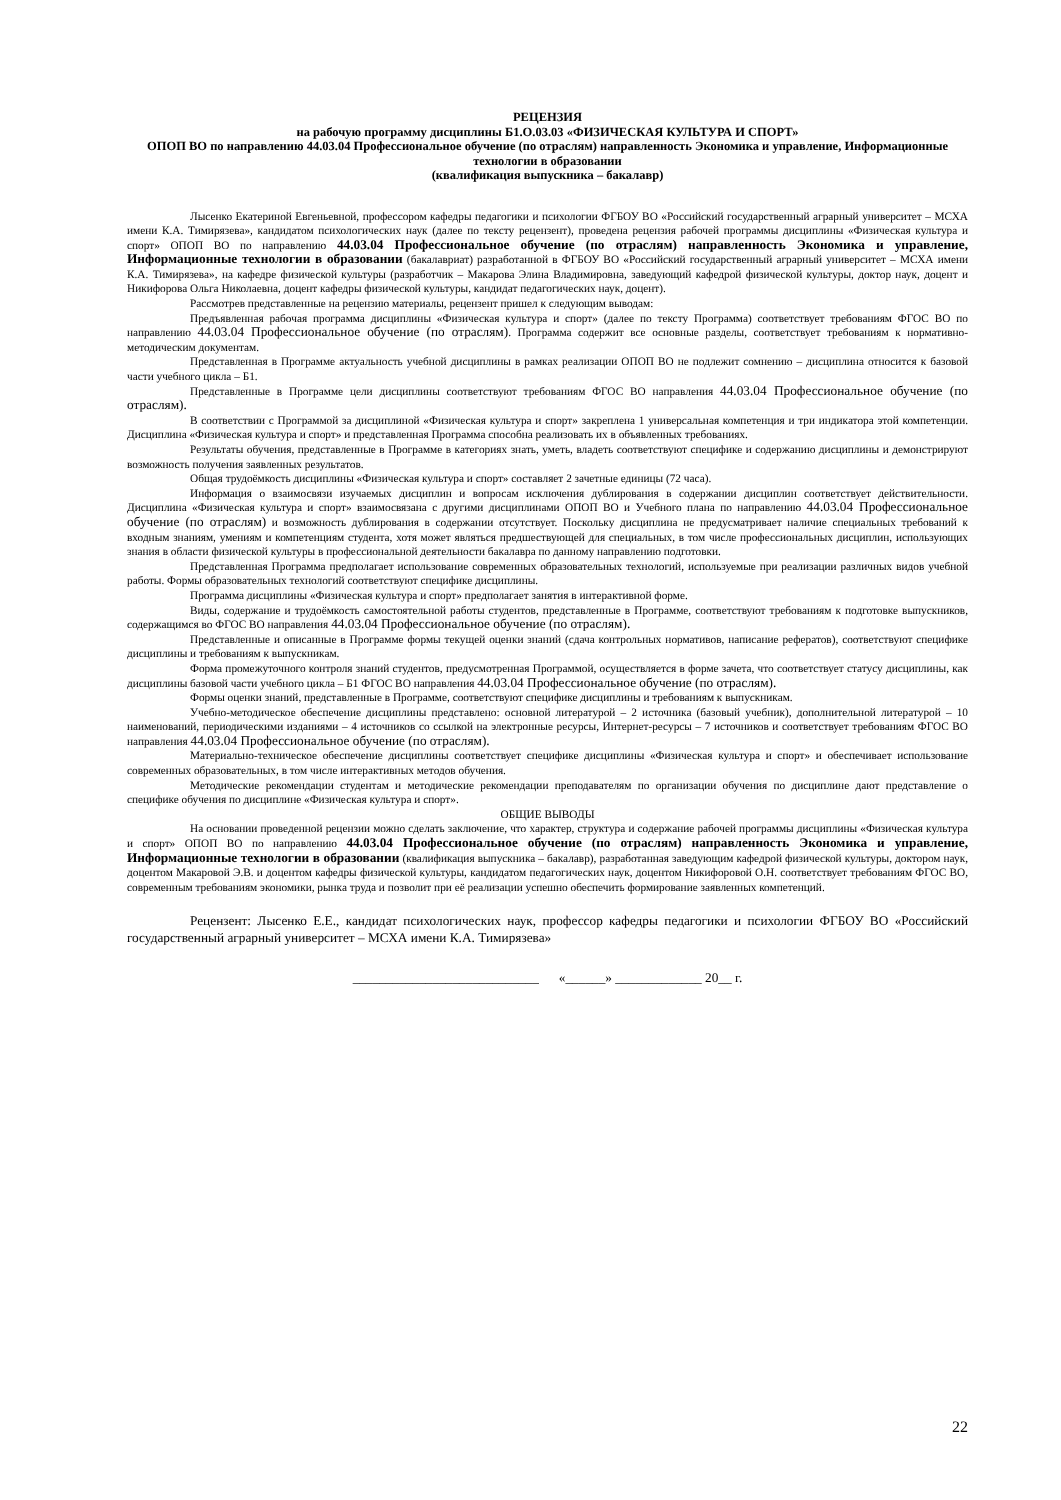РЕЦЕНЗИЯ
на рабочую программу дисциплины Б1.О.03.03 «ФИЗИЧЕСКАЯ КУЛЬТУРА И СПОРТ»
ОПОП ВО по направлению 44.03.04 Профессиональное обучение (по отраслям) направленность Экономика и управление, Информационные технологии в образовании
(квалификация выпускника – бакалавр)
Лысенко Екатериной Евгеньевной, профессором кафедры педагогики и психологии ФГБОУ ВО «Российский государственный аграрный университет – МСХА имени К.А. Тимирязева», кандидатом психологических наук (далее по тексту рецензент), проведена рецензия рабочей программы дисциплины «Физическая культура и спорт» ОПОП ВО по направлению 44.03.04 Профессиональное обучение (по отраслям) направленность Экономика и управление, Информационные технологии в образовании (бакалавриат) разработанной в ФГБОУ ВО «Российский государственный аграрный университет – МСХА имени К.А. Тимирязева», на кафедре физической культуры (разработчик – Макарова Элина Владимировна, заведующий кафедрой физической культуры, доктор наук, доцент и Никифорова Ольга Николаевна, доцент кафедры физической культуры, кандидат педагогических наук, доцент).
Рассмотрев представленные на рецензию материалы, рецензент пришел к следующим выводам:
Предъявленная рабочая программа дисциплины «Физическая культура и спорт» (далее по тексту Программа) соответствует требованиям ФГОС ВО по направлению 44.03.04 Профессиональное обучение (по отраслям). Программа содержит все основные разделы, соответствует требованиям к нормативно-методическим документам.
Представленная в Программе актуальность учебной дисциплины в рамках реализации ОПОП ВО не подлежит сомнению – дисциплина относится к базовой части учебного цикла – Б1.
Представленные в Программе цели дисциплины соответствуют требованиям ФГОС ВО направления 44.03.04 Профессиональное обучение (по отраслям).
В соответствии с Программой за дисциплиной «Физическая культура и спорт» закреплена 1 универсальная компетенция и три индикатора этой компетенции. Дисциплина «Физическая культура и спорт» и представленная Программа способна реализовать их в объявленных требованиях.
Результаты обучения, представленные в Программе в категориях знать, уметь, владеть соответствуют специфике и содержанию дисциплины и демонстрируют возможность получения заявленных результатов.
Общая трудоёмкость дисциплины «Физическая культура и спорт» составляет 2 зачетные единицы (72 часа).
Информация о взаимосвязи изучаемых дисциплин и вопросам исключения дублирования в содержании дисциплин соответствует действительности. Дисциплина «Физическая культура и спорт» взаимосвязана с другими дисциплинами ОПОП ВО и Учебного плана по направлению 44.03.04 Профессиональное обучение (по отраслям) и возможность дублирования в содержании отсутствует. Поскольку дисциплина не предусматривает наличие специальных требований к входным знаниям, умениям и компетенциям студента, хотя может являться предшествующей для специальных, в том числе профессиональных дисциплин, использующих знания в области физической культуры в профессиональной деятельности бакалавра по данному направлению подготовки.
Представленная Программа предполагает использование современных образовательных технологий, используемые при реализации различных видов учебной работы. Формы образовательных технологий соответствуют специфике дисциплины.
Программа дисциплины «Физическая культура и спорт» предполагает занятия в интерактивной форме.
Виды, содержание и трудоёмкость самостоятельной работы студентов, представленные в Программе, соответствуют требованиям к подготовке выпускников, содержащимся во ФГОС ВО направления 44.03.04 Профессиональное обучение (по отраслям).
Представленные и описанные в Программе формы текущей оценки знаний (сдача контрольных нормативов, написание рефератов), соответствуют специфике дисциплины и требованиям к выпускникам.
Форма промежуточного контроля знаний студентов, предусмотренная Программой, осуществляется в форме зачета, что соответствует статусу дисциплины, как дисциплины базовой части учебного цикла – Б1 ФГОС ВО направления 44.03.04 Профессиональное обучение (по отраслям).
Формы оценки знаний, представленные в Программе, соответствуют специфике дисциплины и требованиям к выпускникам.
Учебно-методическое обеспечение дисциплины представлено: основной литературой – 2 источника (базовый учебник), дополнительной литературой – 10 наименований, периодическими изданиями – 4 источников со ссылкой на электронные ресурсы, Интернет-ресурсы – 7 источников и соответствует требованиям ФГОС ВО направления 44.03.04 Профессиональное обучение (по отраслям).
Материально-техническое обеспечение дисциплины соответствует специфике дисциплины «Физическая культура и спорт» и обеспечивает использование современных образовательных, в том числе интерактивных методов обучения.
Методические рекомендации студентам и методические рекомендации преподавателям по организации обучения по дисциплине дают представление о специфике обучения по дисциплине «Физическая культура и спорт».
ОБЩИЕ ВЫВОДЫ
На основании проведенной рецензии можно сделать заключение, что характер, структура и содержание рабочей программы дисциплины «Физическая культура и спорт» ОПОП ВО по направлению 44.03.04 Профессиональное обучение (по отраслям) направленность Экономика и управление, Информационные технологии в образовании (квалификация выпускника – бакалавр), разработанная заведующим кафедрой физической культуры, доктором наук, доцентом Макаровой Э.В. и доцентом кафедры физической культуры, кандидатом педагогических наук, доцентом Никифоровой О.Н. соответствует требованиям ФГОС ВО, современным требованиям экономики, рынка труда и позволит при её реализации успешно обеспечить формирование заявленных компетенций.
Рецензент: Лысенко Е.Е., кандидат психологических наук, профессор кафедры педагогики и психологии ФГБОУ ВО «Российский государственный аграрный университет – МСХА имени К.А. Тимирязева»
____________________________ «______» _____________ 20__ г.
22